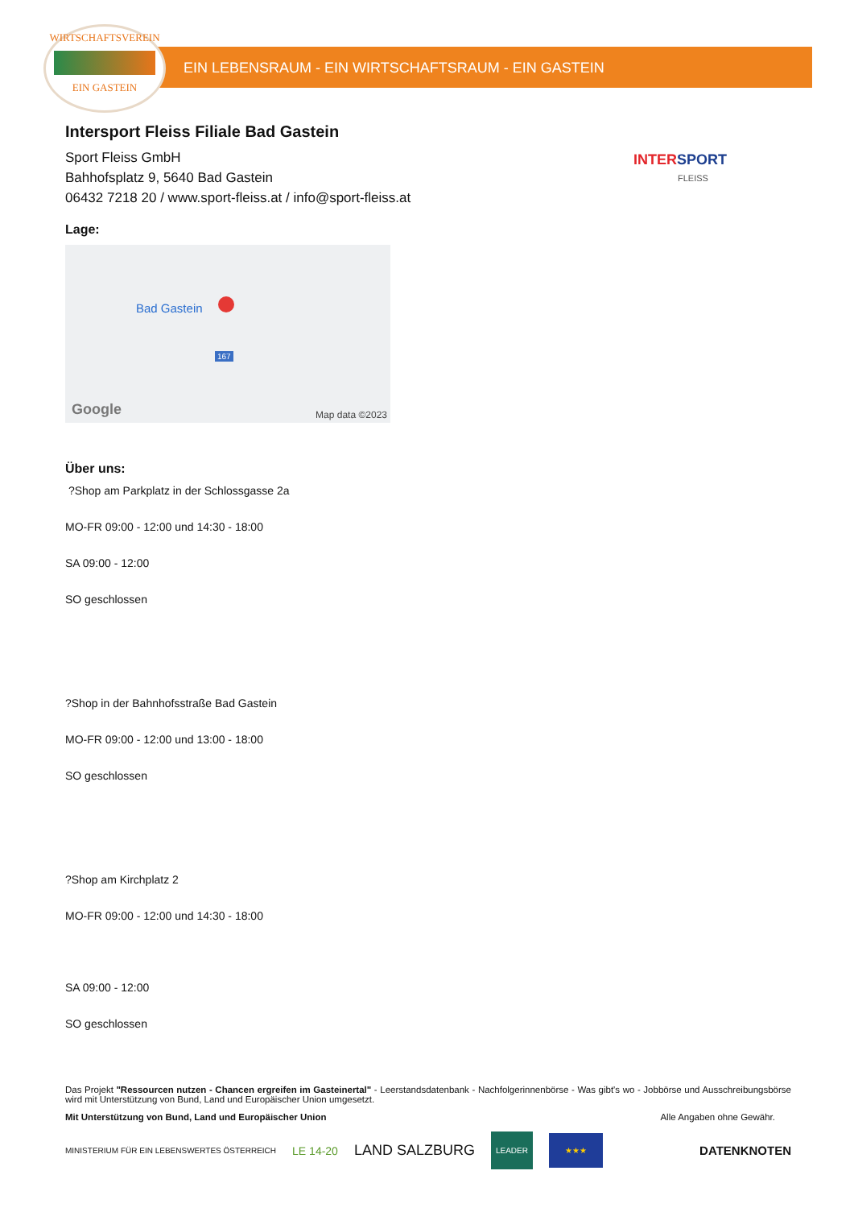WIRTSCHAFTSVEREIN
EIN GASTEIN
EIN LEBENSRAUM - EIN WIRTSCHAFTSRAUM - EIN GASTEIN
INTERSPORT
FLEISS
Intersport Fleiss Filiale Bad Gastein
Sport Fleiss GmbH
Bahhofsplatz 9, 5640 Bad Gastein
06432 7218 20 / www.sport-fleiss.at / info@sport-fleiss.at
Lage:
Bad Gastein
167
Google Map data ©2023
Über uns:
?Shop am Parkplatz in der Schlossgasse 2a
MO-FR 09:00 - 12:00 und 14:30 - 18:00
SA 09:00 - 12:00
SO geschlossen
?Shop in der Bahnhofsstraße Bad Gastein
MO-FR 09:00 - 12:00 und 13:00 - 18:00
SO geschlossen
?Shop am Kirchplatz 2
MO-FR 09:00 - 12:00 und 14:30 - 18:00
SA 09:00 - 12:00
SO geschlossen
Das Projekt "Ressourcen nutzen - Chancen ergreifen im Gasteinertal" - Leerstandsdatenbank - Nachfolgerinnenbörse - Was gibt's wo - Jobbörse und Ausschreibungsbörse wird mit Unterstützung von Bund, Land und Europäischer Union umgesetzt.
Mit Unterstützung von Bund, Land und Europäischer Union Alle Angaben ohne Gewähr.
MINISTERIUM FÜR EIN LEBENSWERTES ÖSTERREICH LE 14-20 LAND SALZBURG LEADER ★★★ DATENKNOTEN